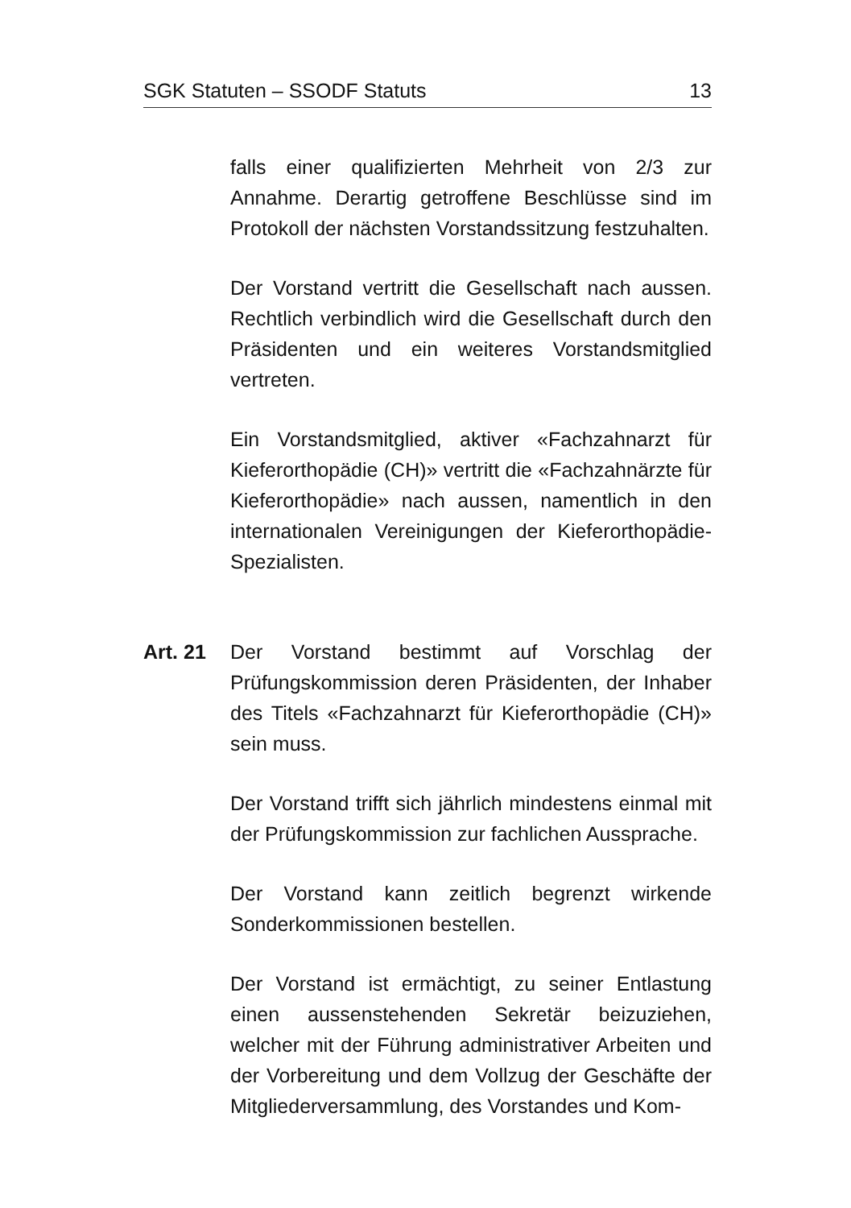SGK Statuten – SSODF Statuts 13
falls einer qualifizierten Mehrheit von 2/3 zur Annahme. Derartig getroffene Beschlüsse sind im Protokoll der nächsten Vorstandssitzung festzuhalten.
Der Vorstand vertritt die Gesellschaft nach aussen. Rechtlich verbindlich wird die Gesellschaft durch den Präsidenten und ein weiteres Vorstandsmitglied vertreten.
Ein Vorstandsmitglied, aktiver «Fachzahnarzt für Kieferorthopädie (CH)» vertritt die «Fachzahnärzte für Kieferorthopädie» nach aussen, namentlich in den internationalen Vereinigungen der Kieferorthopädie-Spezialisten.
Art. 21 Der Vorstand bestimmt auf Vorschlag der Prüfungskommission deren Präsidenten, der Inhaber des Titels «Fachzahnarzt für Kieferorthopädie (CH)» sein muss.
Der Vorstand trifft sich jährlich mindestens einmal mit der Prüfungskommission zur fachlichen Aussprache.
Der Vorstand kann zeitlich begrenzt wirkende Sonderkommissionen bestellen.
Der Vorstand ist ermächtigt, zu seiner Entlastung einen aussenstehenden Sekretär beizuziehen, welcher mit der Führung administrativer Arbeiten und der Vorbereitung und dem Vollzug der Geschäfte der Mitgliederversammlung, des Vorstandes und Kom-